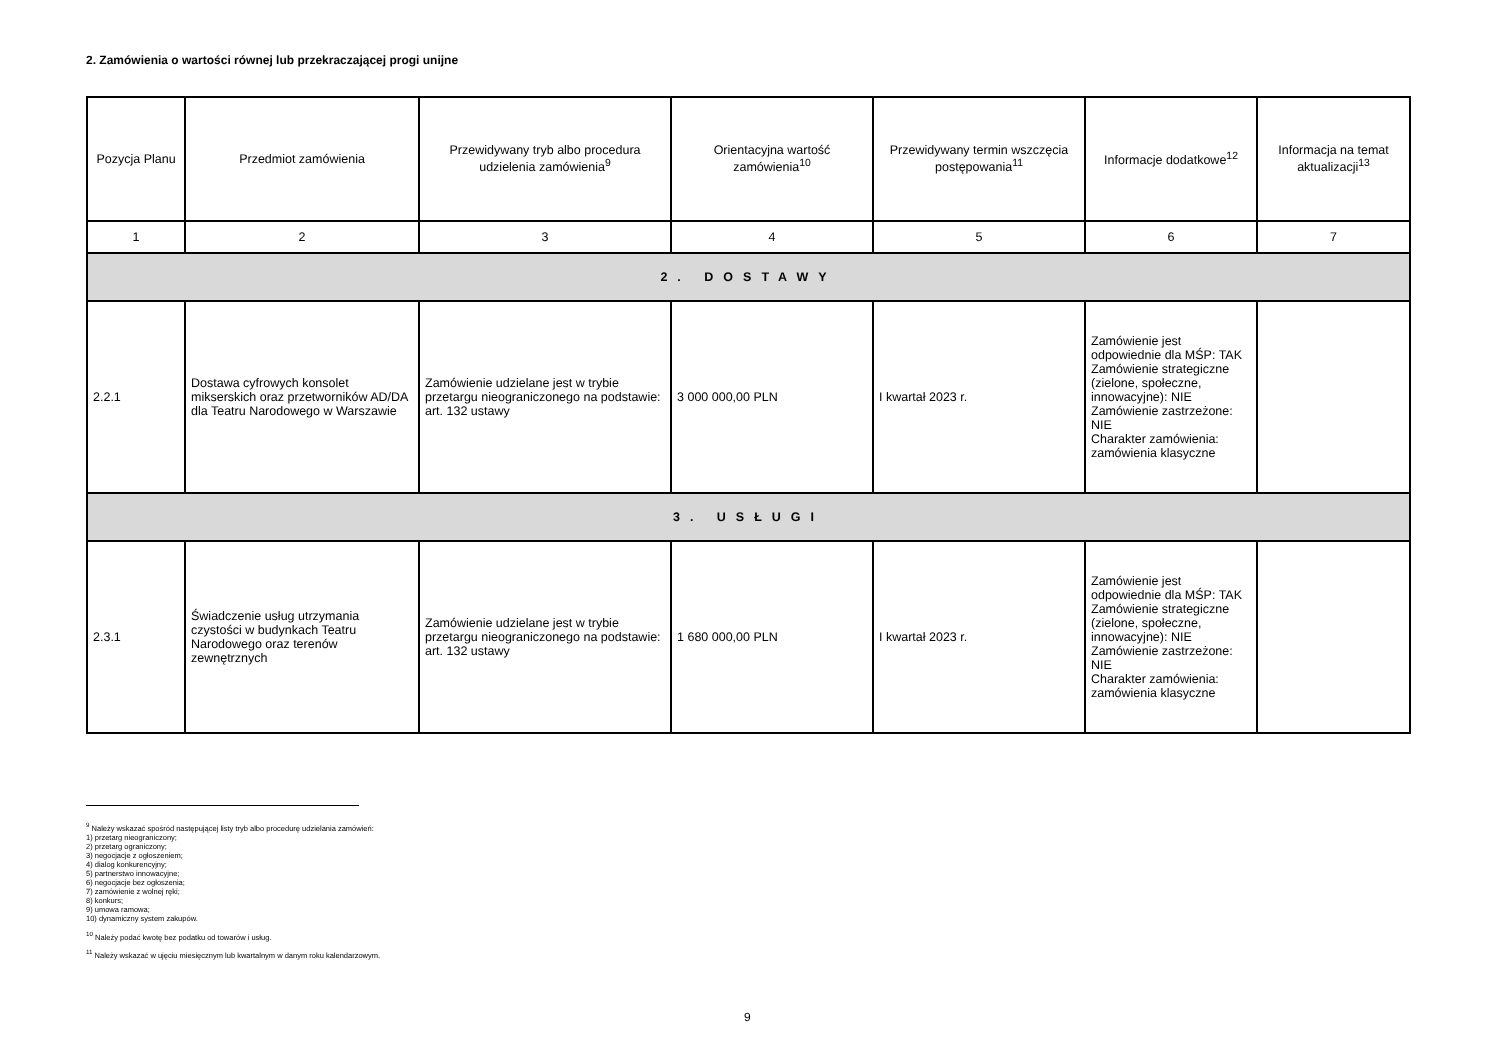2. Zamówienia o wartości równej lub przekraczającej progi unijne
| Pozycja Planu | Przedmiot zamówienia | Przewidywany tryb albo procedura udzielenia zamówienia<sup>9</sup> | Orientacyjna wartość zamówienia<sup>10</sup> | Przewidywany termin wszczęcia postępowania<sup>11</sup> | Informacje dodatkowe<sup>12</sup> | Informacja na temat aktualizacji<sup>13</sup> |
| --- | --- | --- | --- | --- | --- | --- |
| 1 | 2 | 3 | 4 | 5 | 6 | 7 |
| 2. DOSTAWY | | | | | | |
| 2.2.1 | Dostawa cyfrowych konsolet mikserskich oraz przetworników AD/DA dla Teatru Narodowego w Warszawie | Zamówienie udzielane jest w trybie przetargu nieograniczonego na podstawie: art. 132 ustawy | 3 000 000,00 PLN | I kwartał 2023 r. | Zamówienie jest odpowiednie dla MŚP: TAK Zamówienie strategiczne (zielone, społeczne, innowacyjne): NIE Zamówienie zastrzeżone: NIE Charakter zamówienia: zamówienia klasyczne | |
| 3. USŁUGI | | | | | | |
| 2.3.1 | Świadczenie usług utrzymania czystości w budynkach Teatru Narodowego oraz terenów zewnętrznych | Zamówienie udzielane jest w trybie przetargu nieograniczonego na podstawie: art. 132 ustawy | 1 680 000,00 PLN | I kwartał 2023 r. | Zamówienie jest odpowiednie dla MŚP: TAK Zamówienie strategiczne (zielone, społeczne, innowacyjne): NIE Zamówienie zastrzeżone: NIE Charakter zamówienia: zamówienia klasyczne | |
<sup>9</sup> Należy wskazać spośród następującej listy tryb albo procedurę udzielania zamówień:
1) przetarg nieograniczony;
2) przetarg ograniczony;
3) negocjacje z ogłoszeniem;
4) dialog konkurencyjny;
5) partnerstwo innowacyjne;
6) negocjacje bez ogłoszenia;
7) zamówienie z wolnej ręki;
8) konkurs;
9) umowa ramowa;
10) dynamiczny system zakupów.
<sup>10</sup> Należy podać kwotę bez podatku od towarów i usług.
<sup>11</sup> Należy wskazać w ujęciu miesięcznym lub kwartalnym w danym roku kalendarzowym.
9